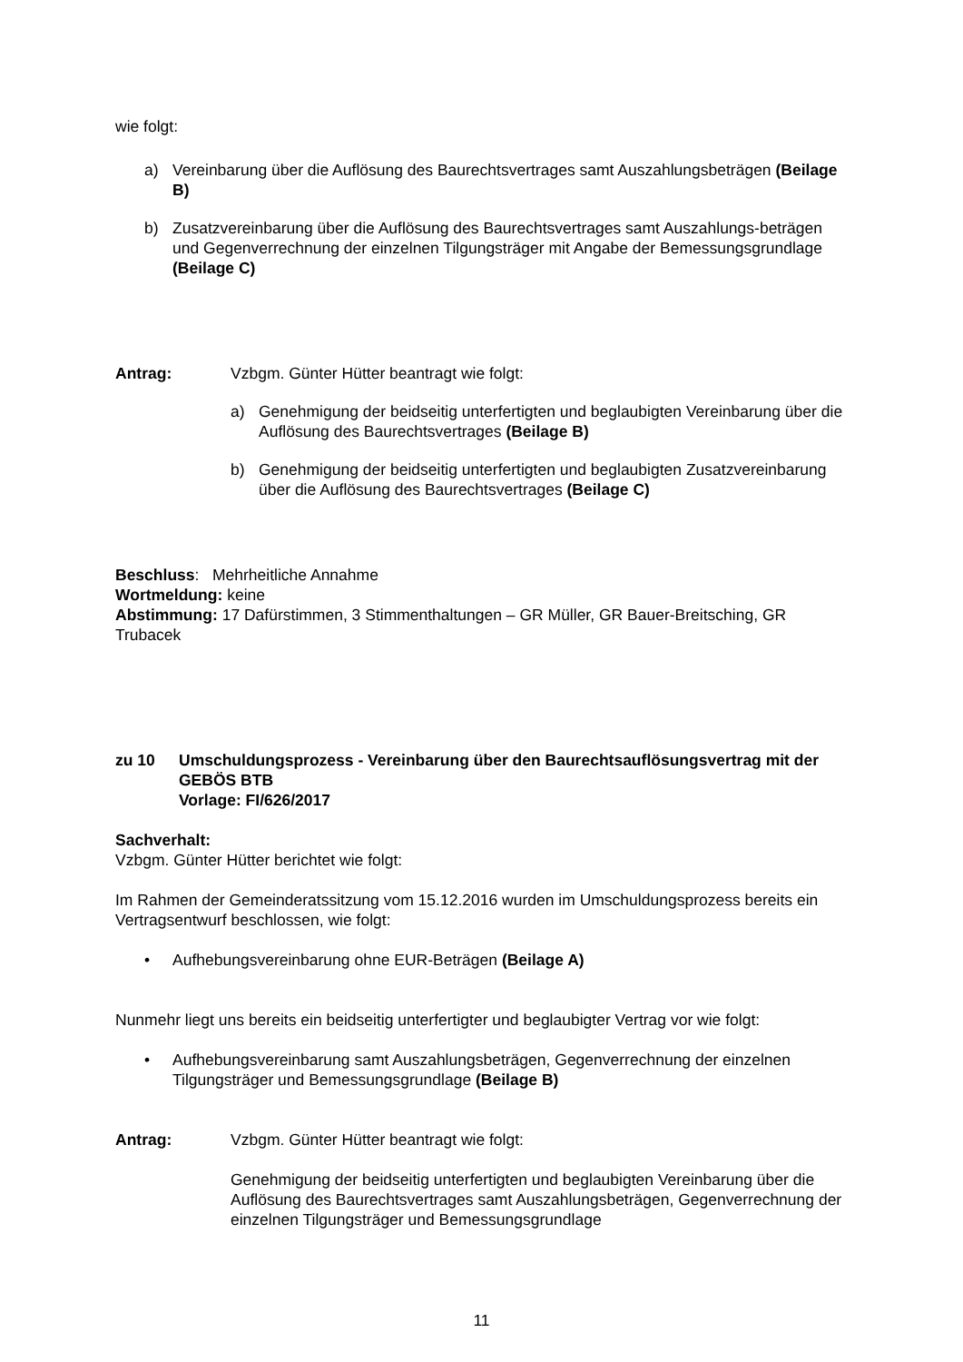wie folgt:
a) Vereinbarung über die Auflösung des Baurechtsvertrages samt Auszahlungsbeträgen (Beilage B)
b) Zusatzvereinbarung über die Auflösung des Baurechtsvertrages samt Auszahlungs-beträgen und Gegenverrechnung der einzelnen Tilgungsträger mit Angabe der Bemessungsgrundlage (Beilage C)
Antrag: Vzbgm. Günter Hütter beantragt wie folgt:
a) Genehmigung der beidseitig unterfertigten und beglaubigten Vereinbarung über die Auflösung des Baurechtsvertrages (Beilage B)
b) Genehmigung der beidseitig unterfertigten und beglaubigten Zusatzvereinbarung über die Auflösung des Baurechtsvertrages (Beilage C)
Beschluss: Mehrheitliche Annahme
Wortmeldung: keine
Abstimmung: 17 Dafürstimmen, 3 Stimmenthaltungen – GR Müller, GR Bauer-Breitsching, GR Trubacek
zu 10 Umschuldungsprozess - Vereinbarung über den Baurechtsauflösungsvertrag mit der GEBÖS BTB
Vorlage: FI/626/2017
Sachverhalt:
Vzbgm. Günter Hütter berichtet wie folgt:
Im Rahmen der Gemeinderatssitzung vom 15.12.2016 wurden im Umschuldungsprozess bereits ein Vertragsentwurf beschlossen, wie folgt:
• Aufhebungsvereinbarung ohne EUR-Beträgen (Beilage A)
Nunmehr liegt uns bereits ein beidseitig unterfertigter und beglaubigter Vertrag vor wie folgt:
• Aufhebungsvereinbarung samt Auszahlungsbeträgen, Gegenverrechnung der einzelnen Tilgungsträger und Bemessungsgrundlage (Beilage B)
Antrag: Vzbgm. Günter Hütter beantragt wie folgt:
Genehmigung der beidseitig unterfertigten und beglaubigten Vereinbarung über die Auflösung des Baurechtsvertrages samt Auszahlungsbeträgen, Gegenverrechnung der einzelnen Tilgungsträger und Bemessungsgrundlage
11